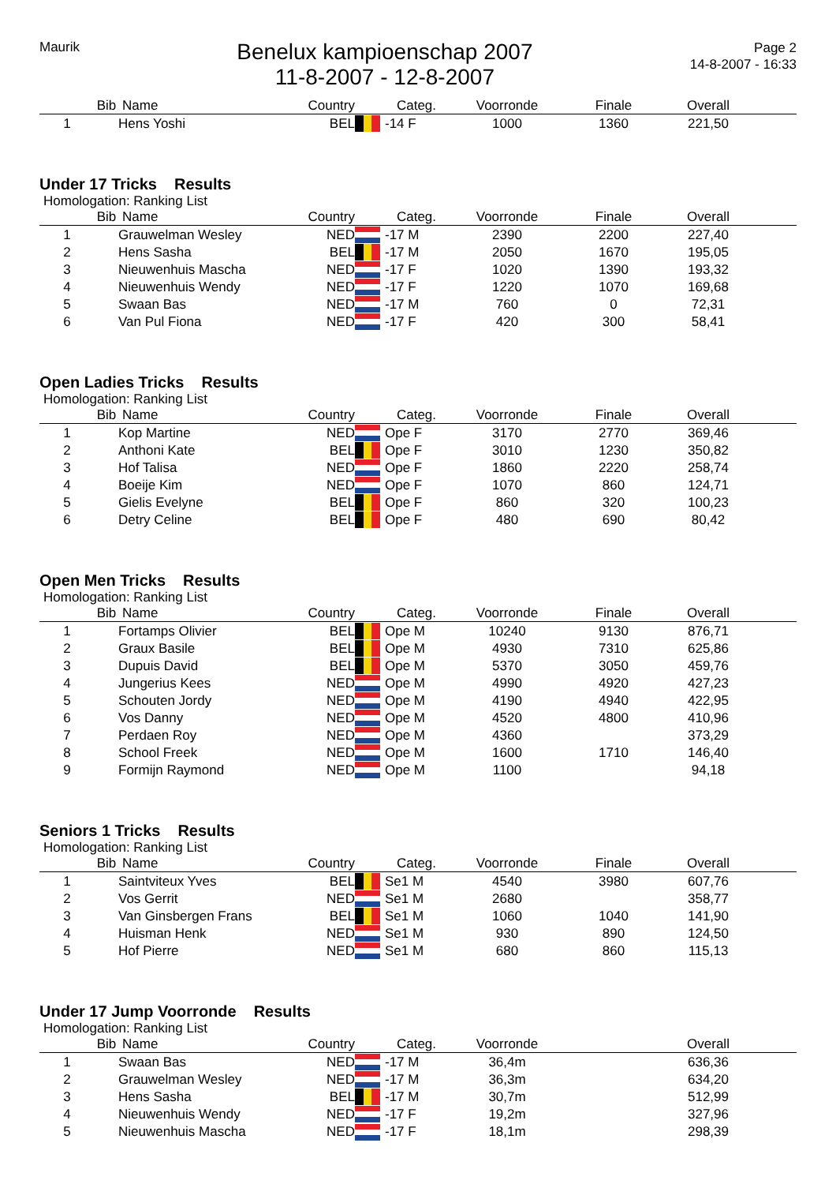Maurik
Benelux kampioenschap 2007
11-8-2007 - 12-8-2007
Page 2
14-8-2007 - 16:33
| | Bib | Name | Country | | Categ. | Voorronde | Finale | Overall | |
| --- | --- | --- | --- | --- | --- | --- | --- | --- | --- |
| 1 | | Hens Yoshi | BEL | | -14 F | 1000 | 1360 | 221,50 | |
Under 17 Tricks Results
Homologation: Ranking List
| | Bib | Name | Country | | Categ. | Voorronde | Finale | Overall | |
| --- | --- | --- | --- | --- | --- | --- | --- | --- | --- |
| 1 | | Grauwelman Wesley | NED | | -17 M | 2390 | 2200 | 227,40 | |
| 2 | | Hens Sasha | BEL | | -17 M | 2050 | 1670 | 195,05 | |
| 3 | | Nieuwenhuis Mascha | NED | | -17 F | 1020 | 1390 | 193,32 | |
| 4 | | Nieuwenhuis Wendy | NED | | -17 F | 1220 | 1070 | 169,68 | |
| 5 | | Swaan Bas | NED | | -17 M | 760 | 0 | 72,31 | |
| 6 | | Van Pul Fiona | NED | | -17 F | 420 | 300 | 58,41 | |
Open Ladies Tricks Results
Homologation: Ranking List
| | Bib | Name | Country | | Categ. | Voorronde | Finale | Overall | |
| --- | --- | --- | --- | --- | --- | --- | --- | --- | --- |
| 1 | | Kop Martine | NED | | Ope F | 3170 | 2770 | 369,46 | |
| 2 | | Anthoni Kate | BEL | | Ope F | 3010 | 1230 | 350,82 | |
| 3 | | Hof Talisa | NED | | Ope F | 1860 | 2220 | 258,74 | |
| 4 | | Boeije Kim | NED | | Ope F | 1070 | 860 | 124,71 | |
| 5 | | Gielis Evelyne | BEL | | Ope F | 860 | 320 | 100,23 | |
| 6 | | Detry Celine | BEL | | Ope F | 480 | 690 | 80,42 | |
Open Men Tricks Results
Homologation: Ranking List
| | Bib | Name | Country | | Categ. | Voorronde | Finale | Overall | |
| --- | --- | --- | --- | --- | --- | --- | --- | --- | --- |
| 1 | | Fortamps Olivier | BEL | | Ope M | 10240 | 9130 | 876,71 | |
| 2 | | Graux Basile | BEL | | Ope M | 4930 | 7310 | 625,86 | |
| 3 | | Dupuis David | BEL | | Ope M | 5370 | 3050 | 459,76 | |
| 4 | | Jungerius Kees | NED | | Ope M | 4990 | 4920 | 427,23 | |
| 5 | | Schouten Jordy | NED | | Ope M | 4190 | 4940 | 422,95 | |
| 6 | | Vos Danny | NED | | Ope M | 4520 | 4800 | 410,96 | |
| 7 | | Perdaen Roy | NED | | Ope M | 4360 | | 373,29 | |
| 8 | | School Freek | NED | | Ope M | 1600 | 1710 | 146,40 | |
| 9 | | Formijn Raymond | NED | | Ope M | 1100 | | 94,18 | |
Seniors 1 Tricks Results
Homologation: Ranking List
| | Bib | Name | Country | | Categ. | Voorronde | Finale | Overall | |
| --- | --- | --- | --- | --- | --- | --- | --- | --- | --- |
| 1 | | Saintviteux Yves | BEL | | Se1 M | 4540 | 3980 | 607,76 | |
| 2 | | Vos Gerrit | NED | | Se1 M | 2680 | | 358,77 | |
| 3 | | Van Ginsbergen Frans | BEL | | Se1 M | 1060 | 1040 | 141,90 | |
| 4 | | Huisman Henk | NED | | Se1 M | 930 | 890 | 124,50 | |
| 5 | | Hof Pierre | NED | | Se1 M | 680 | 860 | 115,13 | |
Under 17 Jump Voorronde Results
Homologation: Ranking List
| | Bib | Name | Country | | Categ. | Voorronde | | Overall | |
| --- | --- | --- | --- | --- | --- | --- | --- | --- | --- |
| 1 | | Swaan Bas | NED | | -17 M | 36,4m | | 636,36 | |
| 2 | | Grauwelman Wesley | NED | | -17 M | 36,3m | | 634,20 | |
| 3 | | Hens Sasha | BEL | | -17 M | 30,7m | | 512,99 | |
| 4 | | Nieuwenhuis Wendy | NED | | -17 F | 19,2m | | 327,96 | |
| 5 | | Nieuwenhuis Mascha | NED | | -17 F | 18,1m | | 298,39 | |